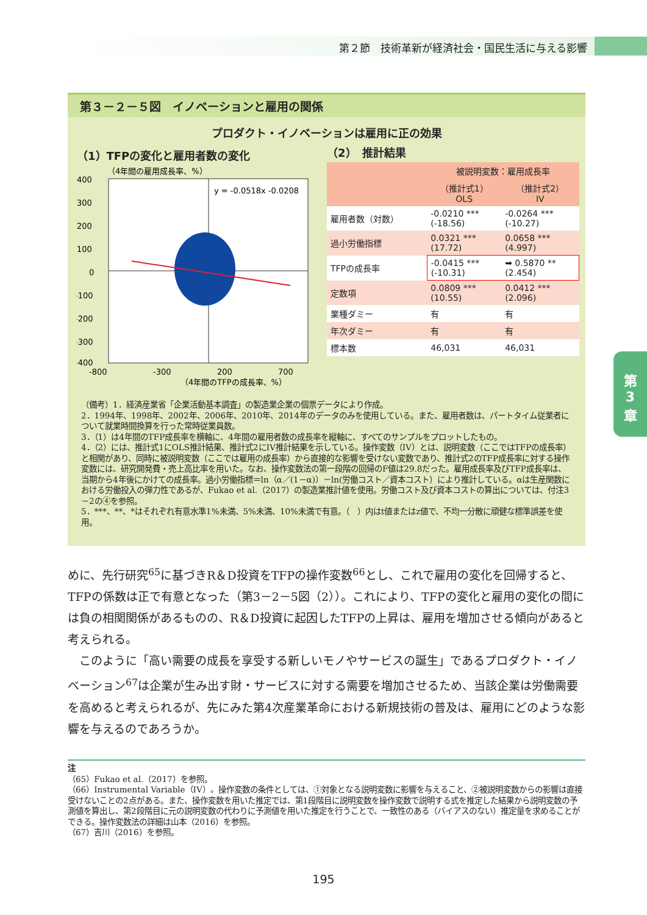第２節　技術革新が経済社会・国民生活に与える影響
第３－２－５図　イノベーションと雇用の関係
プロダクト・イノベーションは雇用に正の効果
（1）TFPの変化と雇用者数の変化
（4年間の雇用成長率、%）
y = -0.0518x -0.0208
400
300
200
100
0
-100
-200
-300
-400
-800
-300
200
700
（4年間のTFPの成長率、%）
（2）　推計結果
| | 被説明変数：雇用成長率 | |
| --- | --- | --- |
| | （推計式1） OLS | （推計式2） IV |
| 雇用者数（対数） | -0.0210 *** (-18.56) | -0.0264 *** (-10.27) |
| 過小労働指標 | 0.0321 *** (17.72) | 0.0658 *** (4.997) |
| TFPの成長率 | -0.0415 *** (-10.31) | ➡ 0.5870 ** (2.454) |
| 定数項 | 0.0809 *** (10.55) | 0.0412 *** (2.096) |
| 業種ダミー | 有 | 有 |
| 年次ダミー | 有 | 有 |
| 標本数 | 46,031 | 46,031 |
（備考）1．経済産業省「企業活動基本調査」の製造業企業の個票データにより作成。
2．1994年、1998年、2002年、2006年、2010年、2014年のデータのみを使用している。また、雇用者数は、パートタイム従業者について就業時間換算を行った常時従業員数。
3．（1）は4年間のTFP成長率を横軸に、4年間の雇用者数の成長率を縦軸に、すべてのサンプルをプロットしたもの。
4．（2）には、推計式1にOLS推計結果、推計式2にIV推計結果を示している。操作変数（IV）とは、説明変数（ここではTFPの成長率）と相関があり、同時に被説明変数（ここでは雇用の成長率）から直接的な影響を受けない変数であり、推計式2のTFP成長率に対する操作変数には、研究開発費・売上高比率を用いた。なお、操作変数法の第一段階の回帰のF値は29.8だった。雇用成長率及びTFP成長率は、当期から4年後にかけての成長率。過小労働指標＝ln（α／(1－α)）－ln(労働コスト／資本コスト）により推計している。αは生産関数における労働投入の弾力性であるが、Fukao et al.（2017）の製造業推計値を使用。労働コスト及び資本コストの算出については、付注3－2の④を参照。
5．***、**、*はそれぞれ有意水準1%未満、5%未満、10%未満で有意。（　）内はt値またはz値で、不均一分散に頑健な標準誤差を使用。
めに、先行研究<sup>65</sup>に基づきR＆D投資をTFPの操作変数<sup>66</sup>とし、これで雇用の変化を回帰すると、TFPの係数は正で有意となった（第3－2－5図（2））。これにより、TFPの変化と雇用の変化の間には負の相関関係があるものの、R＆D投資に起因したTFPの上昇は、雇用を増加させる傾向があると考えられる。
　このように「高い需要の成長を享受する新しいモノやサービスの誕生」であるプロダクト・イノベーション<sup>67</sup>は企業が生み出す財・サービスに対する需要を増加させるため、当該企業は労働需要を高めると考えられるが、先にみた第4次産業革命における新規技術の普及は、雇用にどのような影響を与えるのであろうか。
注
（65）Fukao et al.（2017）を参照。
（66）Instrumental Variable（IV）。操作変数の条件としては、①対象となる説明変数に影響を与えること、②被説明変数からの影響は直接受けないことの2点がある。また、操作変数を用いた推定では、第1段階目に説明変数を操作変数で説明する式を推定した結果から説明変数の予測値を算出し、第2段階目に元の説明変数の代わりに予測値を用いた推定を行うことで、一致性のある（バイアスのない）推定量を求めることができる。操作変数法の詳細は山本（2016）を参照。
（67）吉川（2016）を参照。
195
第
3
章